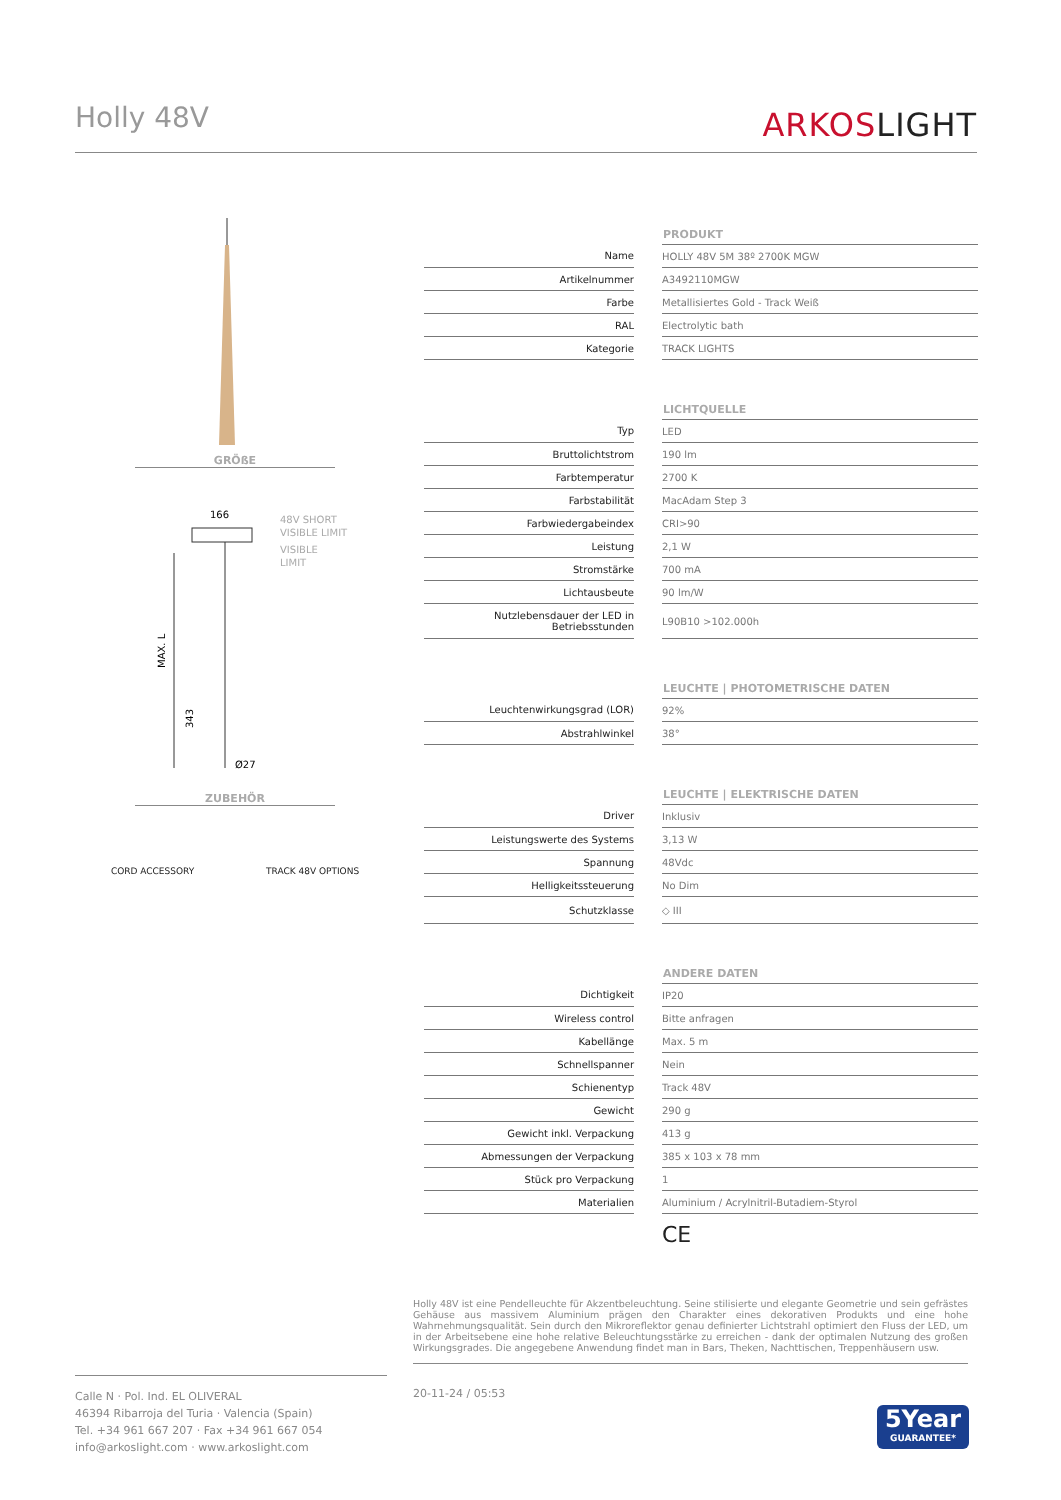Holly 48V
ARKOSLIGHT
GRÖßE
166
48V SHORT
VISIBLE LIMIT
VISIBLE
LIMIT
MAX. L
343
Ø27
ZUBEHÖR
CORD ACCESSORY TRACK 48V OPTIONS
| | | PRODUKT |
| --- | --- | --- |
| Name | | HOLLY 48V 5M 38º 2700K MGW |
| Artikelnummer | | A3492110MGW |
| Farbe | | Metallisiertes Gold - Track Weiß |
| RAL | | Electrolytic bath |
| Kategorie | | TRACK LIGHTS |
| | | LICHTQUELLE |
| Typ | | LED |
| Bruttolichtstrom | | 190 lm |
| Farbtemperatur | | 2700 K |
| Farbstabilität | | MacAdam Step 3 |
| Farbwiedergabeindex | | CRI>90 |
| Leistung | | 2,1 W |
| Stromstärke | | 700 mA |
| Lichtausbeute | | 90 lm/W |
| Nutzlebensdauer der LED in Betriebsstunden | | L90B10 >102.000h |
| | | LEUCHTE / PHOTOMETRISCHE DATEN |
| Leuchtenwirkungsgrad (LOR) | | 92% |
| Abstrahlwinkel | | 38° |
| | | LEUCHTE / ELEKTRISCHE DATEN |
| Driver | | Inklusiv |
| Leistungswerte des Systems | | 3,13 W |
| Spannung | | 48Vdc |
| Helligkeitssteuerung | | No Dim |
| Schutzklasse | | ◇ III |
| | | ANDERE DATEN |
| Dichtigkeit | | IP20 |
| Wireless control | | Bitte anfragen |
| Kabellänge | | Max. 5 m |
| Schnellspanner | | Nein |
| Schienentyp | | Track 48V |
| Gewicht | | 290 g |
| Gewicht inkl. Verpackung | | 413 g |
| Abmessungen der Verpackung | | 385 x 103 x 78 mm |
| Stück pro Verpackung | | 1 |
| Materialien | | Aluminium / Acrylnitril-Butadiem-Styrol |
CE
Holly 48V ist eine Pendelleuchte für Akzentbeleuchtung. Seine stilisierte und elegante Geometrie und sein gefrästes Gehäuse aus massivem Aluminium prägen den Charakter eines dekorativen Produkts und eine hohe Wahrnehmungsqualität. Sein durch den Mikroreflektor genau definierter Lichtstrahl optimiert den Fluss der LED, um in der Arbeitsebene eine hohe relative Beleuchtungsstärke zu erreichen - dank der optimalen Nutzung des großen Wirkungsgrades. Die angegebene Anwendung findet man in Bars, Theken, Nachttischen, Treppenhäusern usw.
Calle N · Pol. Ind. EL OLIVERAL
46394 Ribarroja del Turia · Valencia (Spain)
Tel. +34 961 667 207 · Fax +34 961 667 054
info@arkoslight.com · www.arkoslight.com
20-11-24 / 05:53
5Year
GUARANTEE*